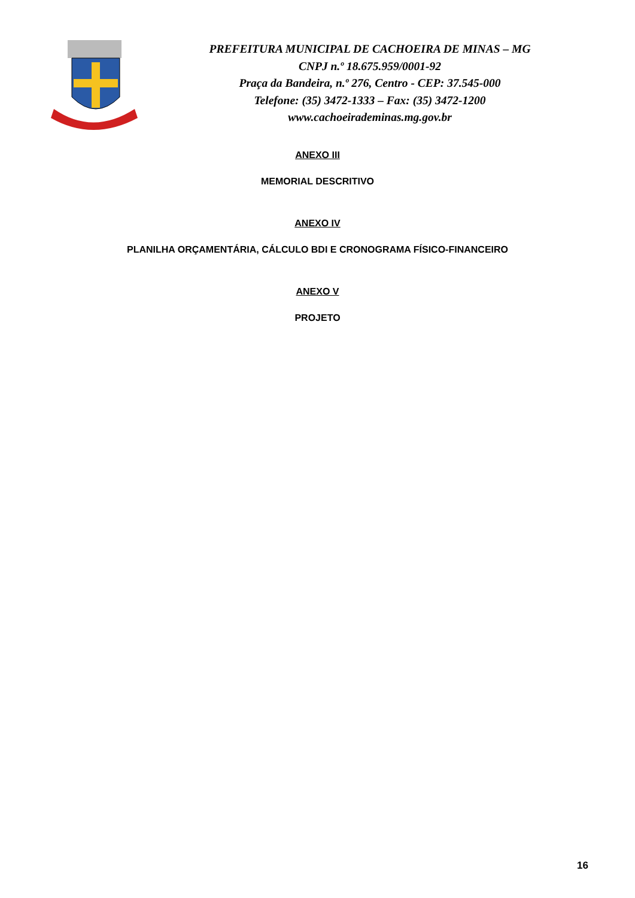PREFEITURA MUNICIPAL DE CACHOEIRA DE MINAS – MG
CNPJ n.º 18.675.959/0001-92
Praça da Bandeira, n.º 276, Centro - CEP: 37.545-000
Telefone: (35) 3472-1333 – Fax: (35) 3472-1200
www.cachoeirademinas.mg.gov.br
ANEXO III
MEMORIAL DESCRITIVO
ANEXO IV
PLANILHA ORÇAMENTÁRIA, CÁLCULO BDI E CRONOGRAMA FÍSICO-FINANCEIRO
ANEXO V
PROJETO
16